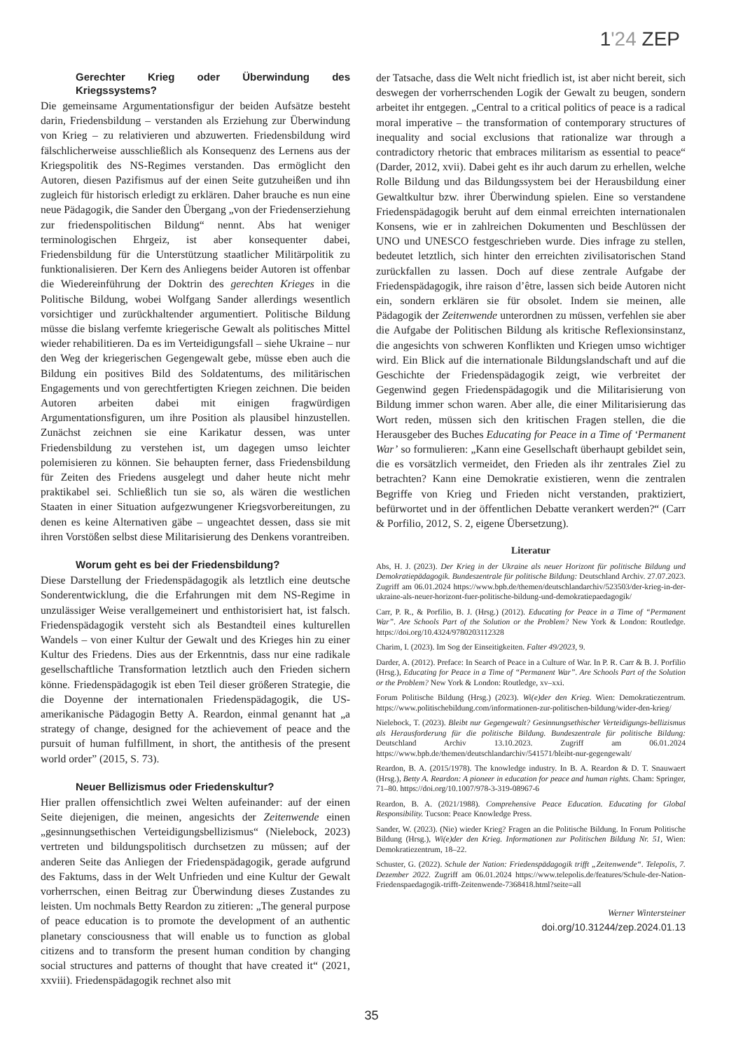1'24 ZEP
Gerechter Krieg oder Überwindung des Kriegssystems?
Die gemeinsame Argumentationsfigur der beiden Aufsätze besteht darin, Friedensbildung – verstanden als Erziehung zur Überwindung von Krieg – zu relativieren und abzuwerten. Friedensbildung wird fälschlicherweise ausschließlich als Konsequenz des Lernens aus der Kriegspolitik des NS-Regimes verstanden. Das ermöglicht den Autoren, diesen Pazifismus auf der einen Seite gutzuheißen und ihn zugleich für historisch erledigt zu erklären. Daher brauche es nun eine neue Pädagogik, die Sander den Übergang „von der Friedenserziehung zur friedenspolitischen Bildung“ nennt. Abs hat weniger terminologischen Ehrgeiz, ist aber konsequenter dabei, Friedensbildung für die Unterstützung staatlicher Militärpolitik zu funktionalisieren. Der Kern des Anliegens beider Autoren ist offenbar die Wiedereinführung der Doktrin des gerechten Krieges in die Politische Bildung, wobei Wolfgang Sander allerdings wesentlich vorsichtiger und zurückhaltender argumentiert. Politische Bildung müsse die bislang verfemte kriegerische Gewalt als politisches Mittel wieder rehabilitieren. Da es im Verteidigungsfall – siehe Ukraine – nur den Weg der kriegerischen Gegengewalt gebe, müsse eben auch die Bildung ein positives Bild des Soldatentums, des militärischen Engagements und von gerechtfertigten Kriegen zeichnen. Die beiden Autoren arbeiten dabei mit einigen fragwürdigen Argumentationsfiguren, um ihre Position als plausibel hinzustellen. Zunächst zeichnen sie eine Karikatur dessen, was unter Friedensbildung zu verstehen ist, um dagegen umso leichter polemisieren zu können. Sie behaupten ferner, dass Friedensbildung für Zeiten des Friedens ausgelegt und daher heute nicht mehr praktikabel sei. Schließlich tun sie so, als wären die westlichen Staaten in einer Situation aufgezwungener Kriegsvorbereitungen, zu denen es keine Alternativen gäbe – ungeachtet dessen, dass sie mit ihren Vorstößen selbst diese Militarisierung des Denkens vorantreiben.
Worum geht es bei der Friedensbildung?
Diese Darstellung der Friedenspädagogik als letztlich eine deutsche Sonderentwicklung, die die Erfahrungen mit dem NS-Regime in unzulässiger Weise verallgemeinert und enthistorisiert hat, ist falsch. Friedenspädagogik versteht sich als Bestandteil eines kulturellen Wandels – von einer Kultur der Gewalt und des Krieges hin zu einer Kultur des Friedens. Dies aus der Erkenntnis, dass nur eine radikale gesellschaftliche Transformation letztlich auch den Frieden sichern könne. Friedenspädagogik ist eben Teil dieser größeren Strategie, die die Doyenne der internationalen Friedenspädagogik, die US-amerikanische Pädagogin Betty A. Reardon, einmal genannt hat „a strategy of change, designed for the achievement of peace and the pursuit of human fulfillment, in short, the antithesis of the present world order” (2015, S. 73).
Neuer Bellizismus oder Friedenskultur?
Hier prallen offensichtlich zwei Welten aufeinander: auf der einen Seite diejenigen, die meinen, angesichts der Zeitenwende einen „gesinnungsethischen Verteidigungsbellizismus“ (Nielebock, 2023) vertreten und bildungspolitisch durchsetzen zu müssen; auf der anderen Seite das Anliegen der Friedenspädagogik, gerade aufgrund des Faktums, dass in der Welt Unfrieden und eine Kultur der Gewalt vorherrschen, einen Beitrag zur Überwindung dieses Zustandes zu leisten. Um nochmals Betty Reardon zu zitieren: „The general purpose of peace education is to promote the development of an authentic planetary consciousness that will enable us to function as global citizens and to transform the present human condition by changing social structures and patterns of thought that have created it“ (2021, xxviii). Friedenspädagogik rechnet also mit
der Tatsache, dass die Welt nicht friedlich ist, ist aber nicht bereit, sich deswegen der vorherrschenden Logik der Gewalt zu beugen, sondern arbeitet ihr entgegen. „Central to a critical politics of peace is a radical moral imperative – the transformation of contemporary structures of inequality and social exclusions that rationalize war through a contradictory rhetoric that embraces militarism as essential to peace“ (Darder, 2012, xvii). Dabei geht es ihr auch darum zu erhellen, welche Rolle Bildung und das Bildungssystem bei der Herausbildung einer Gewaltkultur bzw. ihrer Überwindung spielen. Eine so verstandene Friedenspädagogik beruht auf dem einmal erreichten internationalen Konsens, wie er in zahlreichen Dokumenten und Beschlüssen der UNO und UNESCO festgeschrieben wurde. Dies infrage zu stellen, bedeutet letztlich, sich hinter den erreichten zivilisatorischen Stand zurückfallen zu lassen. Doch auf diese zentrale Aufgabe der Friedenspädagogik, ihre raison d’être, lassen sich beide Autoren nicht ein, sondern erklären sie für obsolet. Indem sie meinen, alle Pädagogik der Zeitenwende unterordnen zu müssen, verfehlen sie aber die Aufgabe der Politischen Bildung als kritische Reflexionsinstanz, die angesichts von schweren Konflikten und Kriegen umso wichtiger wird. Ein Blick auf die internationale Bildungslandschaft und auf die Geschichte der Friedenspädagogik zeigt, wie verbreitet der Gegenwind gegen Friedenspädagogik und die Militarisierung von Bildung immer schon waren. Aber alle, die einer Militarisierung das Wort reden, müssen sich den kritischen Fragen stellen, die die Herausgeber des Buches Educating for Peace in a Time of ‘Permanent War’ so formulieren: „Kann eine Gesellschaft überhaupt gebildet sein, die es vorsätzlich vermeidet, den Frieden als ihr zentrales Ziel zu betrachten? Kann eine Demokratie existieren, wenn die zentralen Begriffe von Krieg und Frieden nicht verstanden, praktiziert, befürwortet und in der öffentlichen Debatte verankert werden?“ (Carr & Porfilio, 2012, S. 2, eigene Übersetzung).
Literatur
Abs, H. J. (2023). Der Krieg in der Ukraine als neuer Horizont für politische Bildung und Demokratiepädagogik. Bundeszentrale für politische Bildung: Deutschland Archiv. 27.07.2023. Zugriff am 06.01.2024 https://www.bpb.de/themen/deutschlandarchiv/523503/der-krieg-in-der-ukraine-als-neuer-horizont-fuer-politische-bildung-und-demokratiepaedagogik/
Carr, P. R., & Porfilio, B. J. (Hrsg.) (2012). Educating for Peace in a Time of “Permanent War”. Are Schools Part of the Solution or the Problem? New York & London: Routledge. https://doi.org/10.4324/9780203112328
Charim, I. (2023). Im Sog der Einseitigkeiten. Falter 49/2023, 9.
Darder, A. (2012). Preface: In Search of Peace in a Culture of War. In P. R. Carr & B. J. Porfilio (Hrsg.), Educating for Peace in a Time of “Permanent War”. Are Schools Part of the Solution or the Problem? New York & London: Routledge, xv–xxi.
Forum Politische Bildung (Hrsg.) (2023). Wi(e)der den Krieg. Wien: Demokratiezentrum. https://www.politischebildung.com/informationen-zur-politischen-bildung/wider-den-krieg/
Nielebock, T. (2023). Bleibt nur Gegengewalt? Gesinnungsethischer Verteidigungs-bellizismus als Herausforderung für die politische Bildung. Bundeszentrale für politische Bildung: Deutschland Archiv 13.10.2023. Zugriff am 06.01.2024 https://www.bpb.de/themen/deutschlandarchiv/541571/bleibt-nur-gegengewalt/
Reardon, B. A. (2015/1978). The knowledge industry. In B. A. Reardon & D. T. Snauwaert (Hrsg.), Betty A. Reardon: A pioneer in education for peace and human rights. Cham: Springer, 71–80. https://doi.org/10.1007/978-3-319-08967-6
Reardon, B. A. (2021/1988). Comprehensive Peace Education. Educating for Global Responsibility. Tucson: Peace Knowledge Press.
Sander, W. (2023). (Nie) wieder Krieg? Fragen an die Politische Bildung. In Forum Politische Bildung (Hrsg.), Wi(e)der den Krieg. Informationen zur Politischen Bildung Nr. 51, Wien: Demokratiezentrum, 18–22.
Schuster, G. (2022). Schule der Nation: Friedenspädagogik trifft „Zeitenwende“. Telepolis, 7. Dezember 2022. Zugriff am 06.01.2024 https://www.telepolis.de/features/Schule-der-Nation-Friedenspaedagogik-trifft-Zeitenwende-7368418.html?seite=all
Werner Wintersteiner
doi.org/10.31244/zep.2024.01.13
35